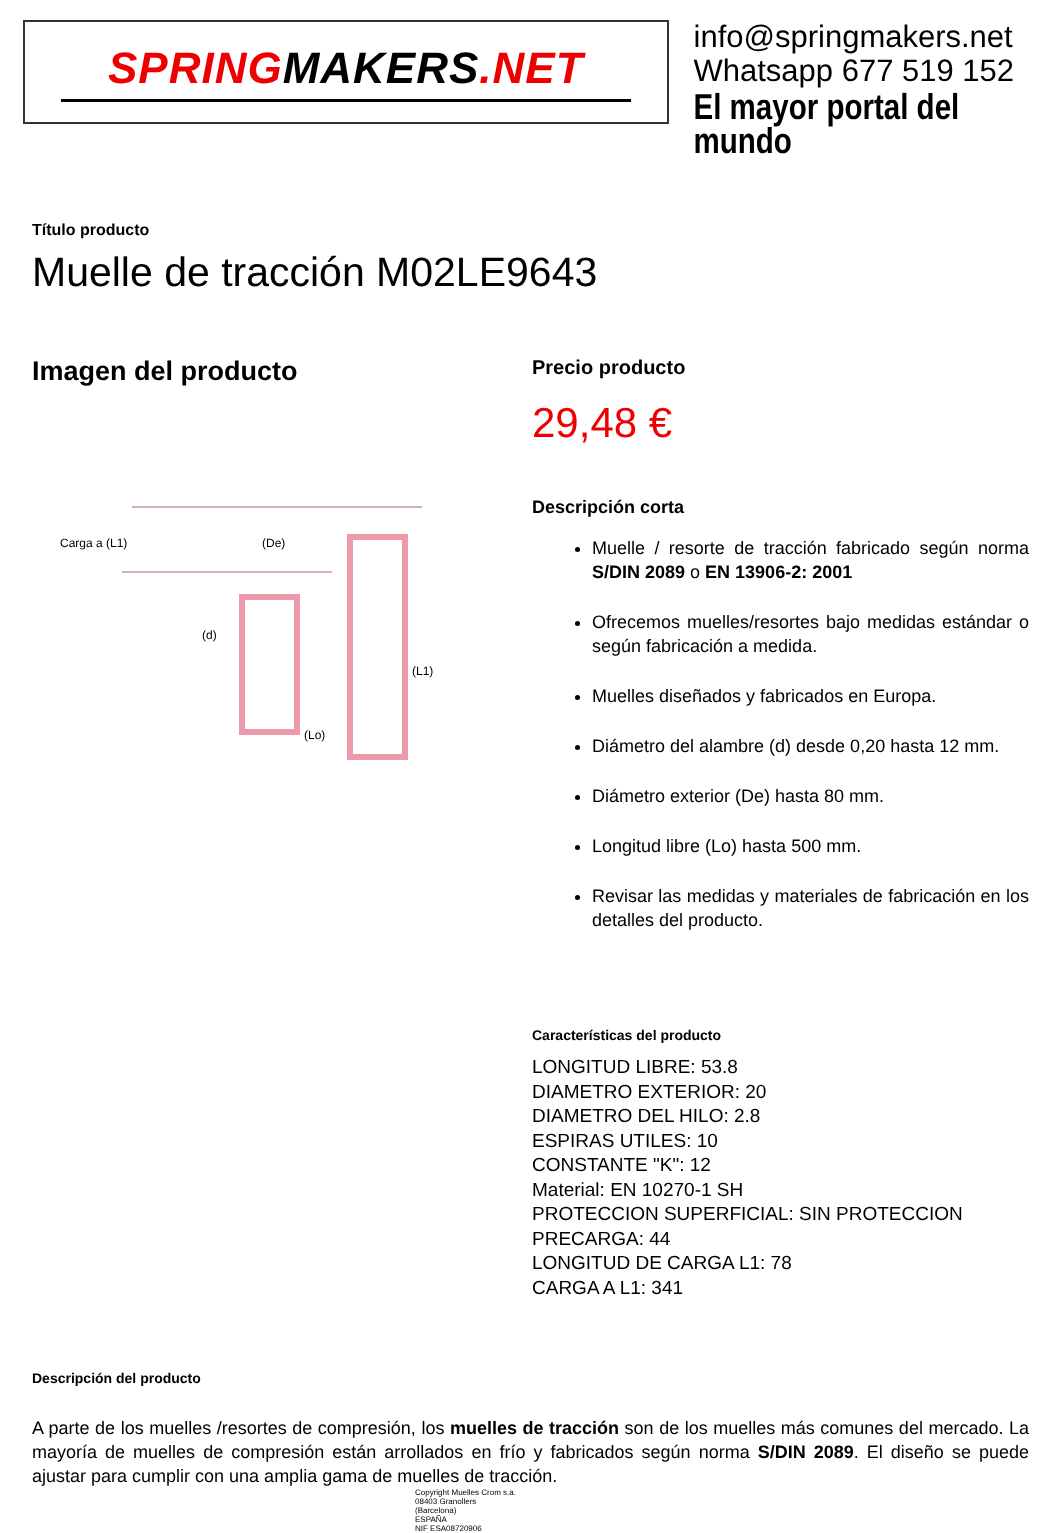SPRINGMAKERS.NET
info@springmakers.net
Whatsapp 677 519 152
El mayor portal del mundo
Título producto
Muelle de tracción M02LE9643
Imagen del producto
Carga a (L1)
(De)
(d)
(Lo)
(L1)
Precio producto
29,48 €
Descripción corta
Muelle / resorte de tracción fabricado según norma S/DIN 2089 o EN 13906-2: 2001
Ofrecemos muelles/resortes bajo medidas estándar o según fabricación a medida.
Muelles diseñados y fabricados en Europa.
Diámetro del alambre (d) desde 0,20 hasta 12 mm.
Diámetro exterior (De) hasta 80 mm.
Longitud libre (Lo) hasta 500 mm.
Revisar las medidas y materiales de fabricación en los detalles del producto.
Características del producto
LONGITUD LIBRE: 53.8
DIAMETRO EXTERIOR: 20
DIAMETRO DEL HILO: 2.8
ESPIRAS UTILES: 10
CONSTANTE "K": 12
Material: EN 10270-1 SH
PROTECCION SUPERFICIAL: SIN PROTECCION
PRECARGA: 44
LONGITUD DE CARGA L1: 78
CARGA A L1: 341
Descripción del producto
A parte de los muelles /resortes de compresión, los muelles de tracción son de los muelles más comunes del mercado. La mayoría de muelles de compresión están arrollados en frío y fabricados según norma S/DIN 2089. El diseño se puede ajustar para cumplir con una amplia gama de muelles de tracción.
Copyright Muelles Crom s.a.
08403 Granollers
(Barcelona)
ESPAÑA
NIF ESA08720906